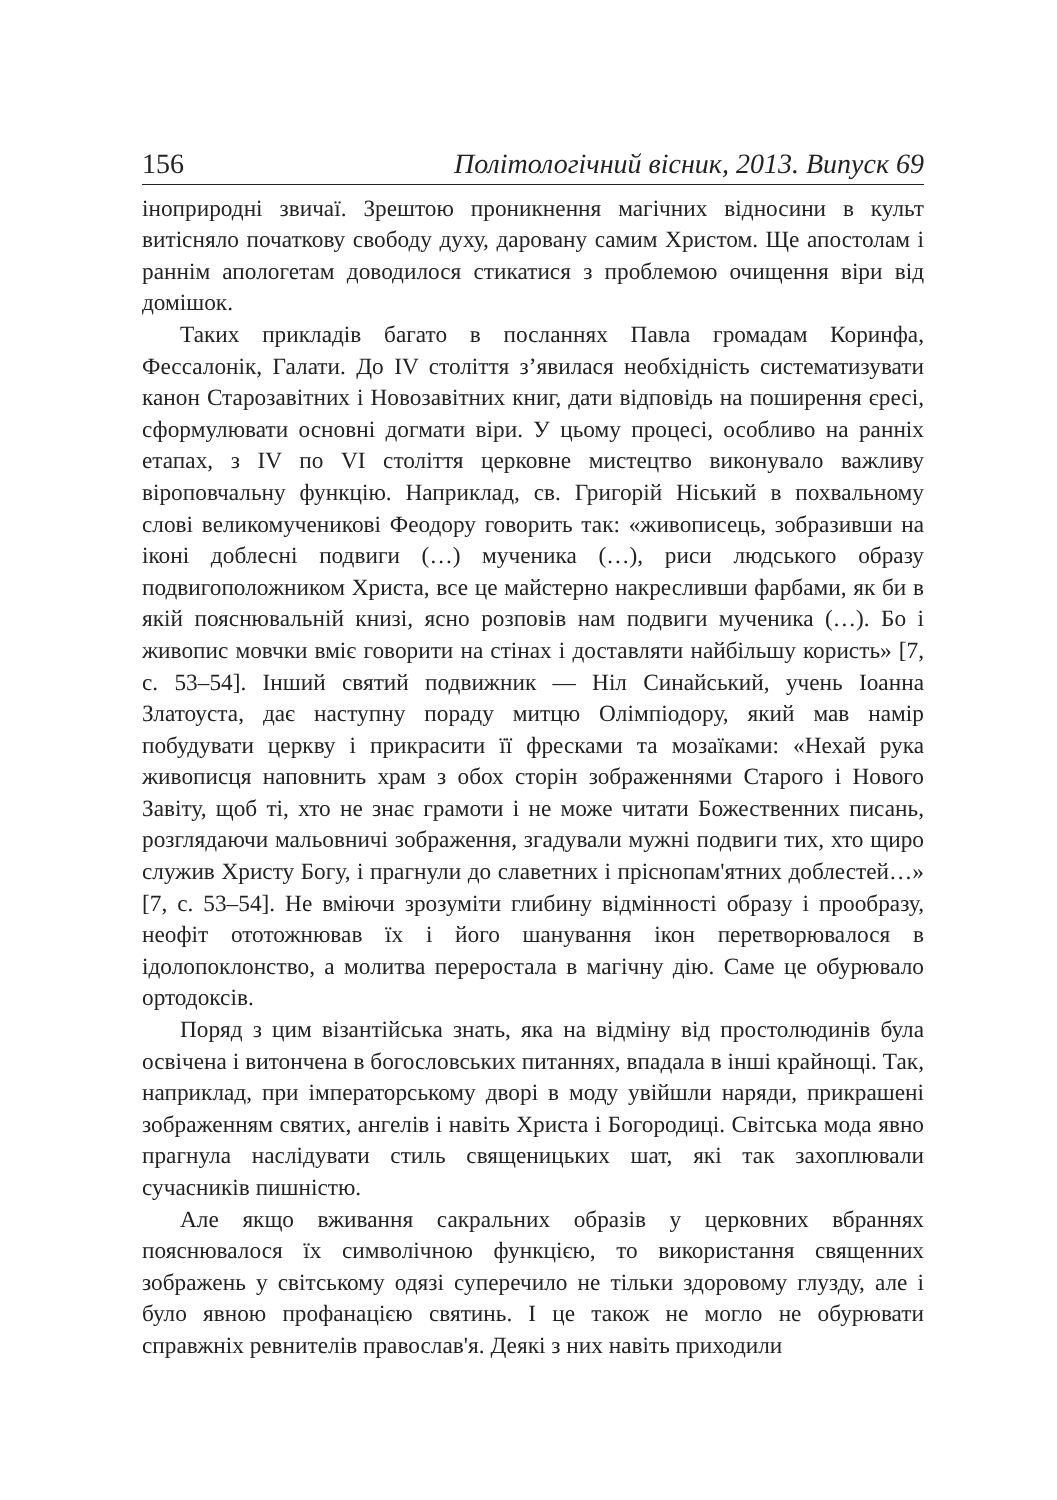156 Політологічний вісник, 2013. Випуск 69
іноприродні звичаї. Зрештою проникнення магічних відносини в культ витісняло початкову свободу духу, даровану самим Христом. Ще апостолам і раннім апологетам доводилося стикатися з проблемою очищення віри від домішок.
Таких прикладів багато в посланнях Павла громадам Коринфа, Фессалонік, Галати. До IV століття з’явилася необхідність систематизувати канон Старозавітних і Новозавітних книг, дати відповідь на поширення єресі, сформулювати основні догмати віри. У цьому процесі, особливо на ранніх етапах, з IV по VI століття церковне мистецтво виконувало важливу віроповчальну функцію. Наприклад, св. Григорій Ніський в похвальному слові великомученикові Феодору говорить так: «живописець, зобразивши на іконі доблесні подвиги (…) мученика (…), риси людського образу подвигоположником Христа, все це майстерно накресливши фарбами, як би в якій пояснювальній книзі, ясно розповів нам подвиги мученика (…). Бо і живопис мовчки вміє говорити на стінах і доставляти найбільшу користь» [7, с. 53–54]. Інший святий подвижник — Ніл Синайський, учень Іоанна Златоуста, дає наступну пораду митцю Олімпіодору, який мав намір побудувати церкву і прикрасити її фресками та мозаїками: «Нехай рука живописця наповнить храм з обох сторін зображеннями Старого і Нового Завіту, щоб ті, хто не знає грамоти і не може читати Божественних писань, розглядаючи мальовничі зображення, згадували мужні подвиги тих, хто щиро служив Христу Богу, і прагнули до славетних і пріснопам'ятних доблестей…» [7, с. 53–54]. Не вміючи зрозуміти глибину відмінності образу і прообразу, неофіт ототожнював їх і його шанування ікон перетворювалося в ідолопоклонство, а молитва переростала в магічну дію. Саме це обурювало ортодоксів.
Поряд з цим візантійська знать, яка на відміну від простолюдинів була освічена і витончена в богословських питаннях, впадала в інші крайнощі. Так, наприклад, при імператорському дворі в моду увійшли наряди, прикрашені зображенням святих, ангелів і навіть Христа і Богородиці. Світська мода явно прагнула наслідувати стиль священицьких шат, які так захоплювали сучасників пишністю.
Але якщо вживання сакральних образів у церковних вбраннях пояснювалося їх символічною функцією, то використання священних зображень у світському одязі суперечило не тільки здоровому глузду, але і було явною профанацією святинь. І це також не могло не обурювати справжніх ревнителів православ'я. Деякі з них навіть приходили